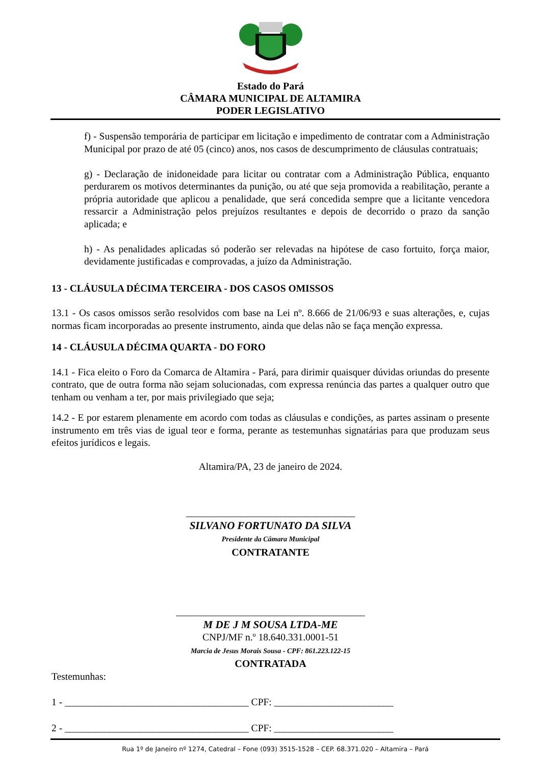Estado do Pará
CÂMARA MUNICIPAL DE ALTAMIRA
PODER LEGISLATIVO
f) - Suspensão temporária de participar em licitação e impedimento de contratar com a Administração Municipal por prazo de até 05 (cinco) anos, nos casos de descumprimento de cláusulas contratuais;
g) - Declaração de inidoneidade para licitar ou contratar com a Administração Pública, enquanto perdurarem os motivos determinantes da punição, ou até que seja promovida a reabilitação, perante a própria autoridade que aplicou a penalidade, que será concedida sempre que a licitante vencedora ressarcir a Administração pelos prejuízos resultantes e depois de decorrido o prazo da sanção aplicada; e
h) - As penalidades aplicadas só poderão ser relevadas na hipótese de caso fortuito, força maior, devidamente justificadas e comprovadas, a juízo da Administração.
13 - CLÁUSULA DÉCIMA TERCEIRA - DOS CASOS OMISSOS
13.1 - Os casos omissos serão resolvidos com base na Lei nº. 8.666 de 21/06/93 e suas alterações, e, cujas normas ficam incorporadas ao presente instrumento, ainda que delas não se faça menção expressa.
14 - CLÁUSULA DÉCIMA QUARTA - DO FORO
14.1 - Fica eleito o Foro da Comarca de Altamira - Pará, para dirimir quaisquer dúvidas oriundas do presente contrato, que de outra forma não sejam solucionadas, com expressa renúncia das partes a qualquer outro que tenham ou venham a ter, por mais privilegiado que seja;
14.2 - E por estarem plenamente em acordo com todas as cláusulas e condições, as partes assinam o presente instrumento em três vias de igual teor e forma, perante as testemunhas signatárias para que produzam seus efeitos jurídicos e legais.
Altamira/PA, 23 de janeiro de 2024.
__________________________________
SILVANO FORTUNATO DA SILVA
Presidente da Câmara Municipal
CONTRATANTE
______________________________________
M DE J M SOUSA LTDA-ME
CNPJ/MF n.º 18.640.331.0001-51
Marcia de Jesus Morais Sousa - CPF: 861.223.122-15
CONTRATADA
Testemunhas:
1 - _____________________________________ CPF: ________________________
2 - _____________________________________ CPF: ________________________
Rua 1º de Janeiro nº 1274, Catedral – Fone (093) 3515-1528 – CEP. 68.371.020 – Altamira – Pará